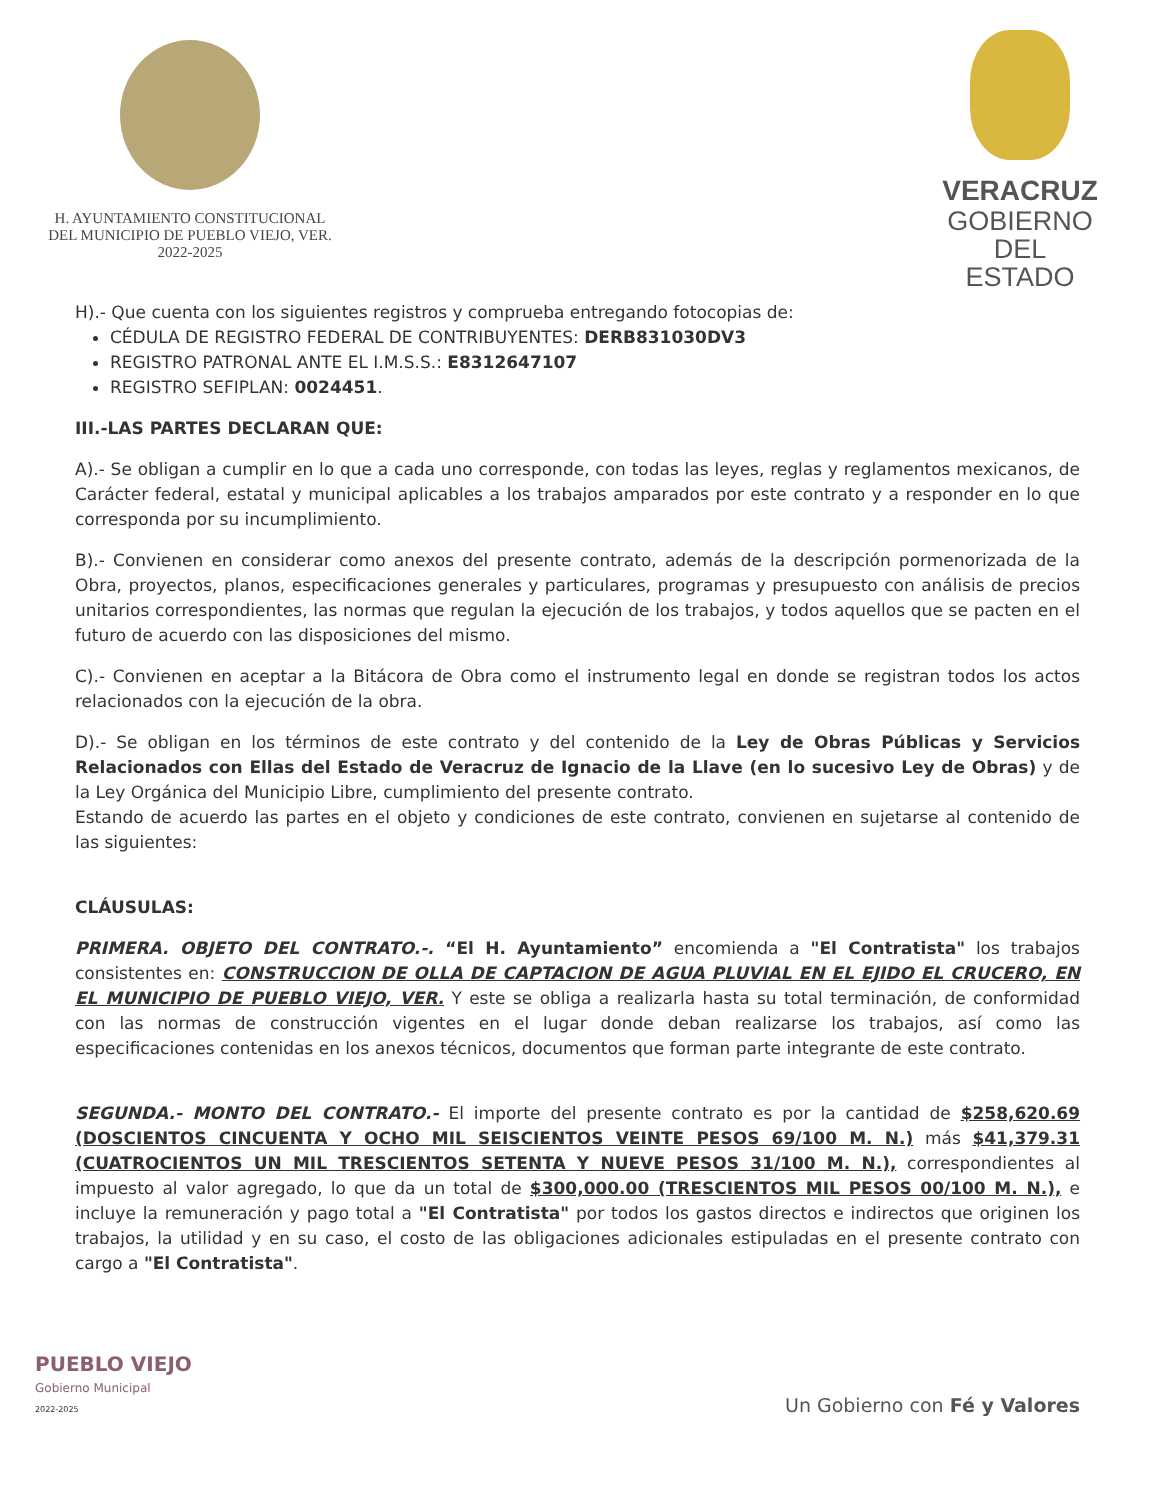H. AYUNTAMIENTO CONSTITUCIONAL
DEL MUNICIPIO DE PUEBLO VIEJO, VER.
2022-2025
VERACRUZ
GOBIERNO
DEL ESTADO
H).- Que cuenta con los siguientes registros y comprueba entregando fotocopias de:
CÉDULA DE REGISTRO FEDERAL DE CONTRIBUYENTES: DERB831030DV3
REGISTRO PATRONAL ANTE EL I.M.S.S.: E8312647107
REGISTRO SEFIPLAN: 0024451.
III.-LAS PARTES DECLARAN QUE:
A).- Se obligan a cumplir en lo que a cada uno corresponde, con todas las leyes, reglas y reglamentos mexicanos, de Carácter federal, estatal y municipal aplicables a los trabajos amparados por este contrato y a responder en lo que corresponda por su incumplimiento.
B).- Convienen en considerar como anexos del presente contrato, además de la descripción pormenorizada de la Obra, proyectos, planos, especificaciones generales y particulares, programas y presupuesto con análisis de precios unitarios correspondientes, las normas que regulan la ejecución de los trabajos, y todos aquellos que se pacten en el futuro de acuerdo con las disposiciones del mismo.
C).- Convienen en aceptar a la Bitácora de Obra como el instrumento legal en donde se registran todos los actos relacionados con la ejecución de la obra.
D).- Se obligan en los términos de este contrato y del contenido de la Ley de Obras Públicas y Servicios Relacionados con Ellas del Estado de Veracruz de Ignacio de la Llave (en lo sucesivo Ley de Obras) y de la Ley Orgánica del Municipio Libre, cumplimiento del presente contrato.
Estando de acuerdo las partes en el objeto y condiciones de este contrato, convienen en sujetarse al contenido de las siguientes:
CLÁUSULAS:
PRIMERA. OBJETO DEL CONTRATO.-. “El H. Ayuntamiento” encomienda a "El Contratista" los trabajos consistentes en: CONSTRUCCION DE OLLA DE CAPTACION DE AGUA PLUVIAL EN EL EJIDO EL CRUCERO, EN EL MUNICIPIO DE PUEBLO VIEJO, VER. Y este se obliga a realizarla hasta su total terminación, de conformidad con las normas de construcción vigentes en el lugar donde deban realizarse los trabajos, así como las especificaciones contenidas en los anexos técnicos, documentos que forman parte integrante de este contrato.
SEGUNDA.- MONTO DEL CONTRATO.- El importe del presente contrato es por la cantidad de $258,620.69 (DOSCIENTOS CINCUENTA Y OCHO MIL SEISCIENTOS VEINTE PESOS 69/100 M. N.) más $41,379.31 (CUATROCIENTOS UN MIL TRESCIENTOS SETENTA Y NUEVE PESOS 31/100 M. N.), correspondientes al impuesto al valor agregado, lo que da un total de $300,000.00 (TRESCIENTOS MIL PESOS 00/100 M. N.), e incluye la remuneración y pago total a "El Contratista" por todos los gastos directos e indirectos que originen los trabajos, la utilidad y en su caso, el costo de las obligaciones adicionales estipuladas en el presente contrato con cargo a "El Contratista".
PUEBLO VIEJO
Gobierno Municipal
2022-2025
Un Gobierno con Fé y Valores